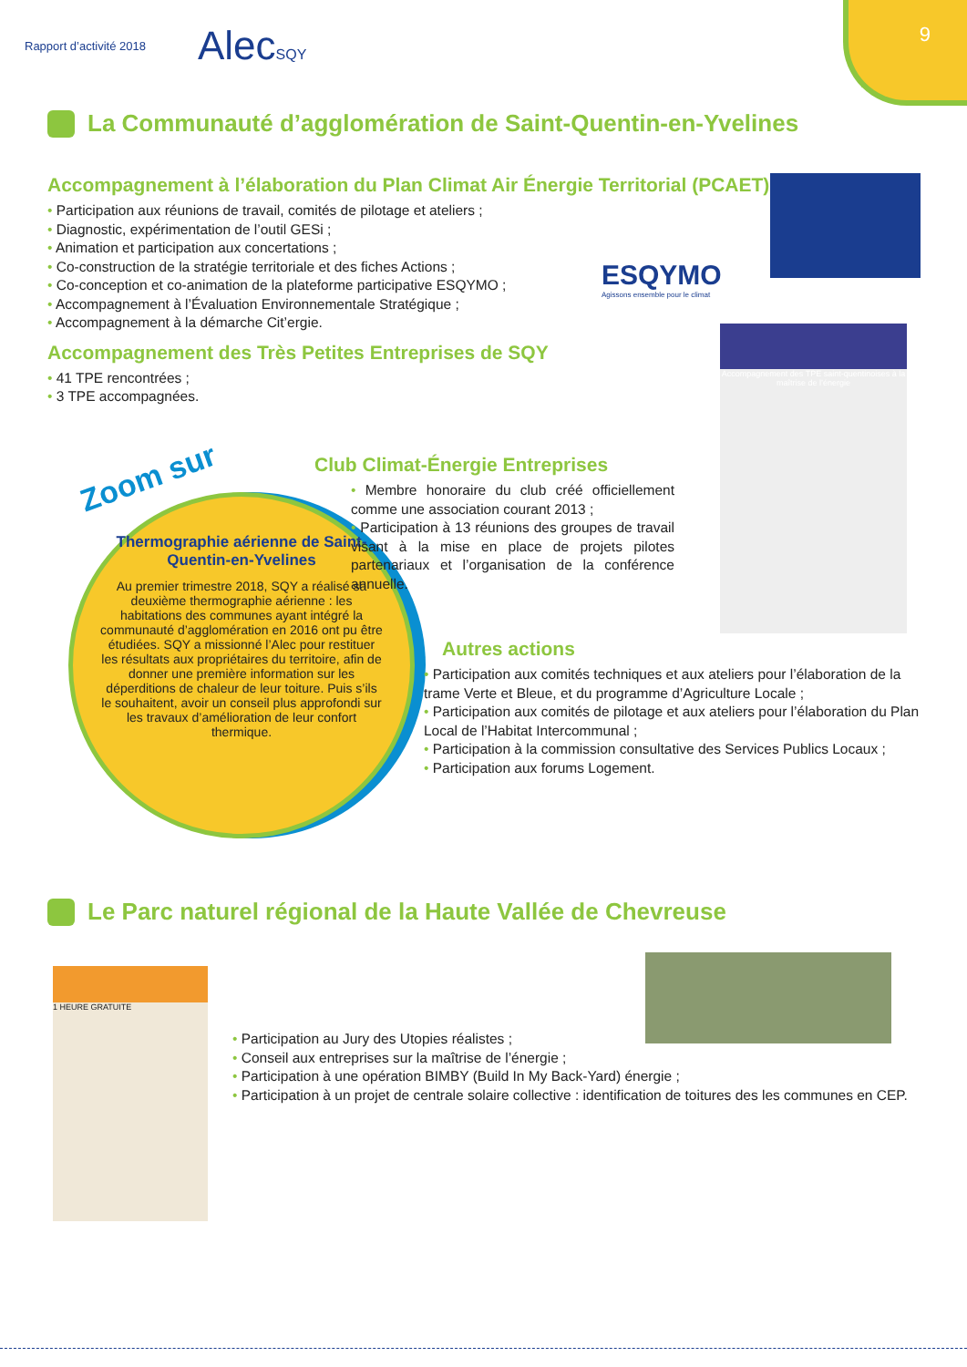Rapport d’activité 2018
AlecSQY
9
La Communauté d’agglomération de Saint-Quentin-en-Yvelines
Accompagnement à l’élaboration du Plan Climat Air Énergie Territorial (PCAET)
Participation aux réunions de travail, comités de pilotage et ateliers ;
Diagnostic, expérimentation de l’outil GESi ;
Animation et participation aux concertations ;
Co-construction de la stratégie territoriale et des fiches Actions ;
Co-conception et co-animation de la plateforme participative ESQYMO ;
Accompagnement à l’Évaluation Environnementale Stratégique ;
Accompagnement à la démarche Cit’ergie.
Accompagnement des Très Petites Entreprises de SQY
41 TPE rencontrées ;
3 TPE accompagnées.
ESQYMO
Agissons ensemble pour le climat
Accompagnement des TPE saint-quentinoises à la maîtrise de l’énergie
Zoom sur
Thermographie aérienne de Saint-Quentin-en-Yvelines
Au premier trimestre 2018, SQY a réalisé sa deuxième thermographie aérienne : les habitations des communes ayant intégré la communauté d’agglomération en 2016 ont pu être étudiées. SQY a missionné l’Alec pour restituer les résultats aux propriétaires du territoire, afin de donner une première information sur les déperditions de chaleur de leur toiture. Puis s’ils le souhaitent, avoir un conseil plus approfondi sur les travaux d’amélioration de leur confort thermique.
Club Climat-Énergie Entreprises
Membre honoraire du club créé officiellement comme une association courant 2013 ;
Participation à 13 réunions des groupes de travail visant à la mise en place de projets pilotes partenariaux et l’organisation de la conférence annuelle.
Autres actions
Participation aux comités techniques et aux ateliers pour l’élaboration de la trame Verte et Bleue, et du programme d’Agriculture Locale ;
Participation aux comités de pilotage et aux ateliers pour l’élaboration du Plan Local de l’Habitat Intercommunal ;
Participation à la commission consultative des Services Publics Locaux ;
Participation aux forums Logement.
Le Parc naturel régional de la Haute Vallée de Chevreuse
1 HEURE GRATUITE
Participation au Jury des Utopies réalistes ;
Conseil aux entreprises sur la maîtrise de l’énergie ;
Participation à une opération BIMBY (Build In My Back-Yard) énergie ;
Participation à un projet de centrale solaire collective : identification de toitures des les communes en CEP.